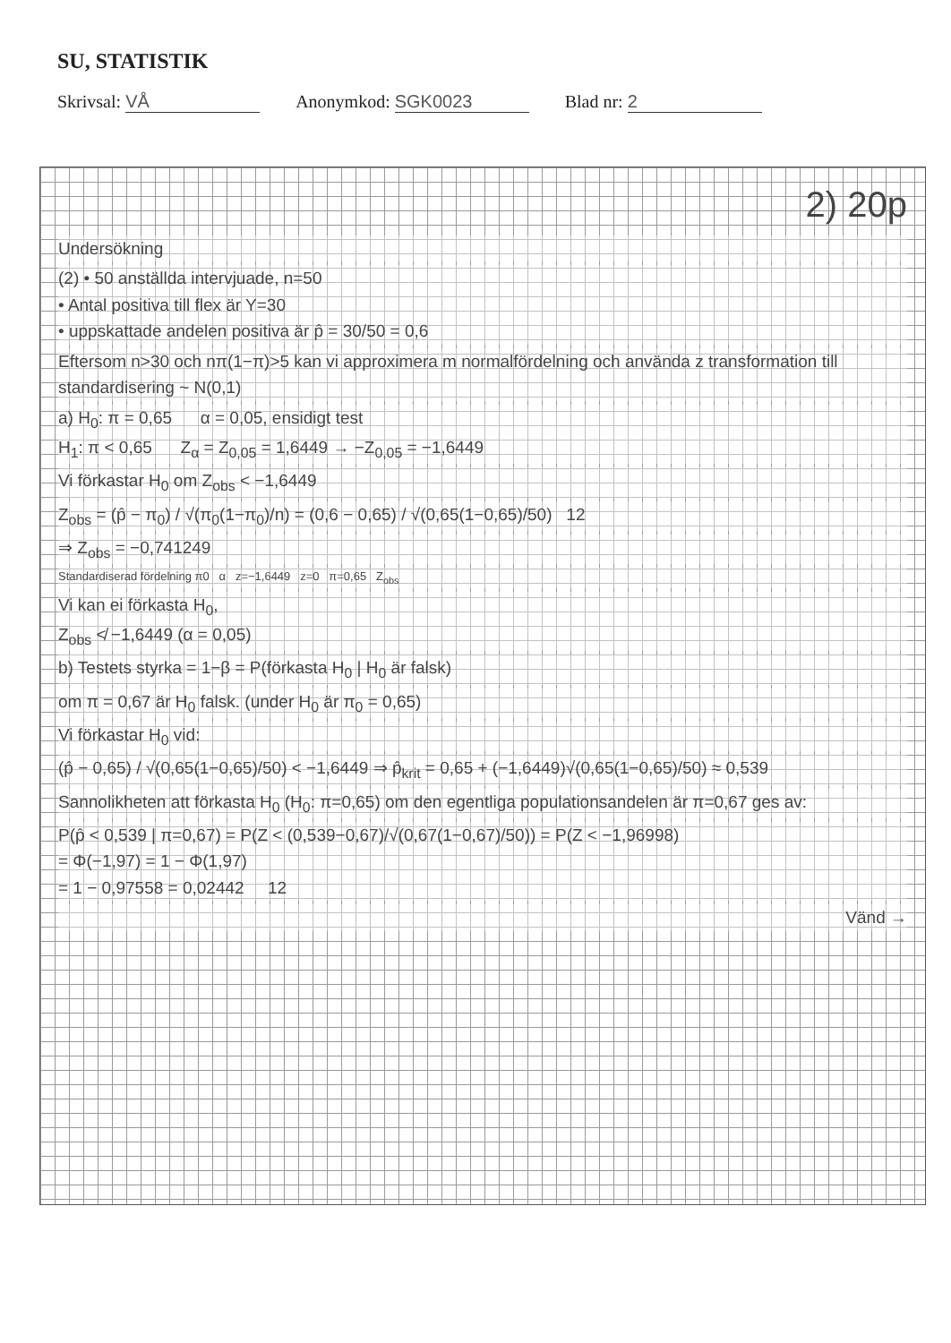SU, STATISTIK
Skrivsal: VÅ Anonymkod: SGK0023 Blad nr: 2
2) 20p
Undersökning
(2) • 50 anställda intervjuade, n=50
• Antal positiva till flex är Y=30
• uppskattade andelen positiva är p̂ = 30/50 = 0,6
Eftersom n>30 och nπ(1−π)>5 kan vi approximera m normalfördelning och använda z transformation till standardisering ~ N(0,1)
a) H<sub>0</sub>: π = 0,65 α = 0,05, ensidigt test
H<sub>1</sub>: π < 0,65 Z<sub>α</sub> = Z<sub>0,05</sub> = 1,6449 → −Z<sub>0,05</sub> = −1,6449
Vi förkastar H<sub>0</sub> om Z<sub>obs</sub> < −1,6449
Z<sub>obs</sub> = (p̂ − π<sub>0</sub>) / √(π<sub>0</sub>(1−π<sub>0</sub>)/n) = (0,6 − 0,65) / √(0,65(1−0,65)/50) 12
⇒ Z<sub>obs</sub> = −0,741249
Standardiserad fördelning π0 α z=−1,6449 z=0 π=0,65 Z<sub>obs</sub>
Vi kan ei förkasta H<sub>0</sub>,
Z<sub>obs</sub> ≮ −1,6449 (α = 0,05)
b) Testets styrka = 1−β = P(förkasta H<sub>0</sub> | H<sub>0</sub> är falsk)
om π = 0,67 är H<sub>0</sub> falsk. (under H<sub>0</sub> är π<sub>0</sub> = 0,65)
Vi förkastar H<sub>0</sub> vid:
(p̂ − 0,65) / √(0,65(1−0,65)/50) < −1,6449 ⇒ p̂<sub>krit</sub> = 0,65 + (−1,6449)√(0,65(1−0,65)/50) ≈ 0,539
Sannolikheten att förkasta H<sub>0</sub> (H<sub>0</sub>: π=0,65) om den egentliga populationsandelen är π=0,67 ges av:
P(p̂ < 0,539 | π=0,67) = P(Z < (0,539−0,67)/√(0,67(1−0,67)/50)) = P(Z < −1,96998)
= Φ(−1,97) = 1 − Φ(1,97)
= 1 − 0,97558 = 0,02442 12
Vänd →